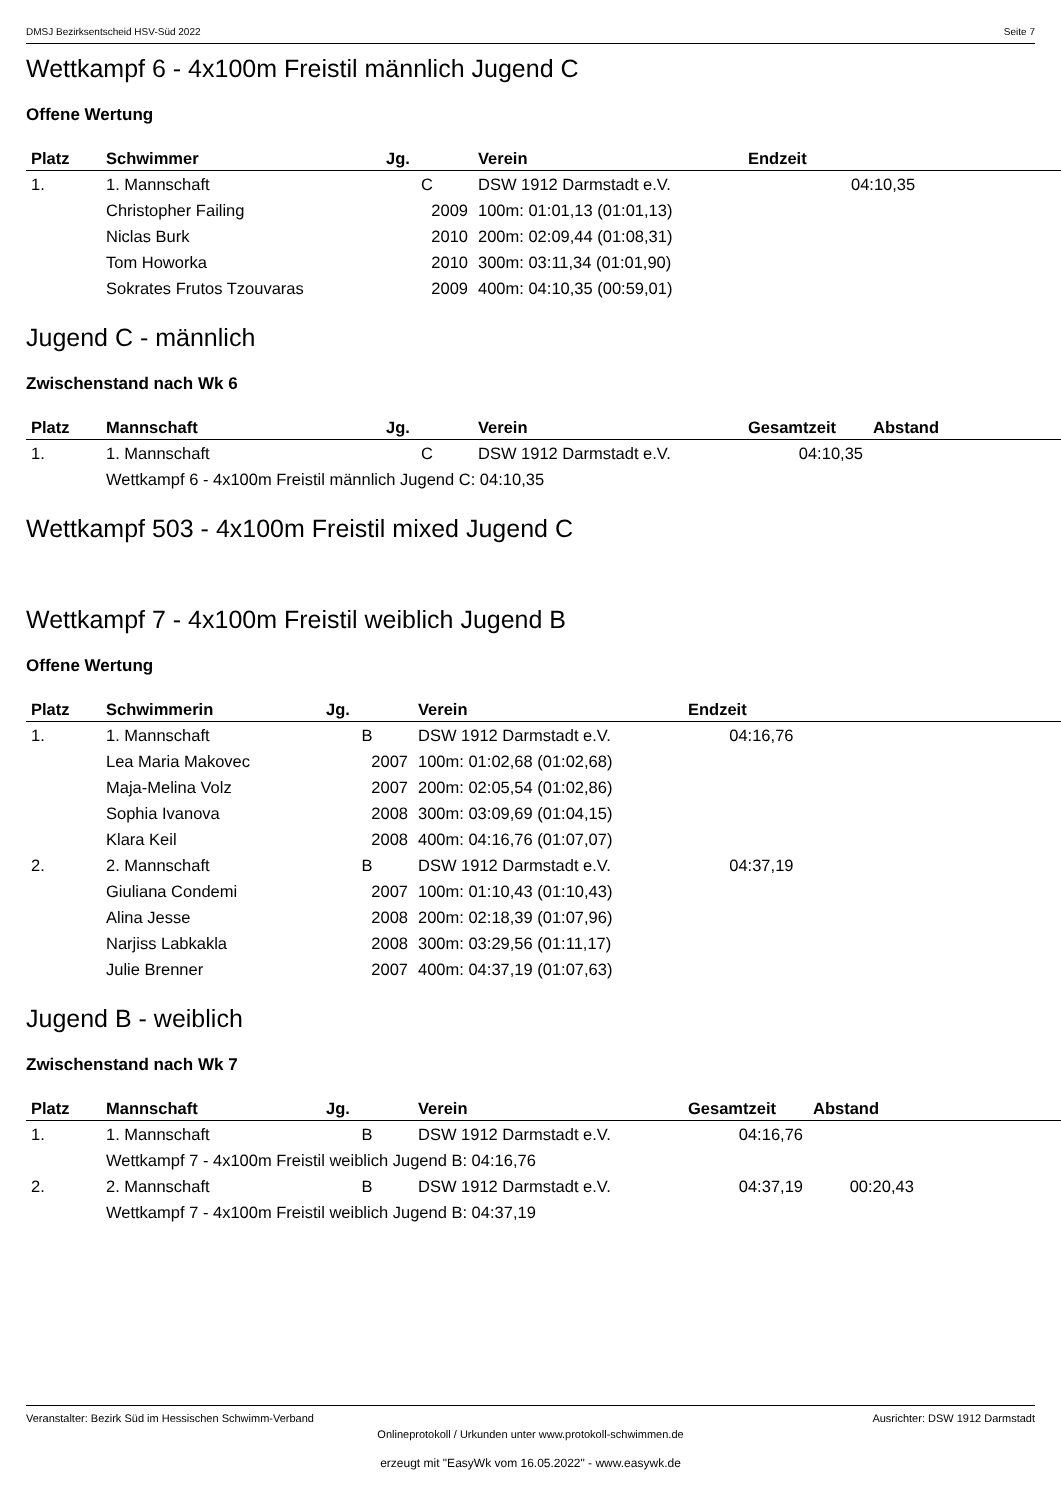DMSJ Bezirksentscheid HSV-Süd 2022 Seite 7
Wettkampf 6 - 4x100m Freistil männlich Jugend C
Offene Wertung
| Platz | Schwimmer | Jg. | Verein | Endzeit | |
| --- | --- | --- | --- | --- | --- |
| 1. | 1. Mannschaft | C | DSW 1912 Darmstadt e.V. | 04:10,35 | |
| | Christopher Failing | 2009 | 100m: 01:01,13 (01:01,13) | | |
| | Niclas Burk | 2010 | 200m: 02:09,44 (01:08,31) | | |
| | Tom Howorka | 2010 | 300m: 03:11,34 (01:01,90) | | |
| | Sokrates Frutos Tzouvaras | 2009 | 400m: 04:10,35 (00:59,01) | | |
Jugend C - männlich
Zwischenstand nach Wk 6
| Platz | Mannschaft | Jg. | Verein | Gesamtzeit | Abstand |
| --- | --- | --- | --- | --- | --- |
| 1. | 1. Mannschaft | C | DSW 1912 Darmstadt e.V. | 04:10,35 | |
| | Wettkampf 6 - 4x100m Freistil männlich Jugend C: 04:10,35 | | | | |
Wettkampf 503 - 4x100m Freistil mixed Jugend C
Wettkampf 7 - 4x100m Freistil weiblich Jugend B
Offene Wertung
| Platz | Schwimmerin | Jg. | Verein | Endzeit |
| --- | --- | --- | --- | --- |
| 1. | 1. Mannschaft | B | DSW 1912 Darmstadt e.V. | 04:16,76 |
| | Lea Maria Makovec | 2007 | 100m: 01:02,68 (01:02,68) | |
| | Maja-Melina Volz | 2007 | 200m: 02:05,54 (01:02,86) | |
| | Sophia Ivanova | 2008 | 300m: 03:09,69 (01:04,15) | |
| | Klara Keil | 2008 | 400m: 04:16,76 (01:07,07) | |
| 2. | 2. Mannschaft | B | DSW 1912 Darmstadt e.V. | 04:37,19 |
| | Giuliana Condemi | 2007 | 100m: 01:10,43 (01:10,43) | |
| | Alina Jesse | 2008 | 200m: 02:18,39 (01:07,96) | |
| | Narjiss Labkakla | 2008 | 300m: 03:29,56 (01:11,17) | |
| | Julie Brenner | 2007 | 400m: 04:37,19 (01:07,63) | |
Jugend B - weiblich
Zwischenstand nach Wk 7
| Platz | Mannschaft | Jg. | Verein | Gesamtzeit | Abstand |
| --- | --- | --- | --- | --- | --- |
| 1. | 1. Mannschaft | B | DSW 1912 Darmstadt e.V. | 04:16,76 | |
| | Wettkampf 7 - 4x100m Freistil weiblich Jugend B: 04:16,76 | | | | |
| 2. | 2. Mannschaft | B | DSW 1912 Darmstadt e.V. | 04:37,19 | 00:20,43 |
| | Wettkampf 7 - 4x100m Freistil weiblich Jugend B: 04:37,19 | | | | |
Veranstalter: Bezirk Süd im Hessischen Schwimm-Verband Ausrichter: DSW 1912 Darmstadt
Onlineprotokoll / Urkunden unter www.protokoll-schwimmen.de
erzeugt mit "EasyWk vom 16.05.2022" - www.easywk.de